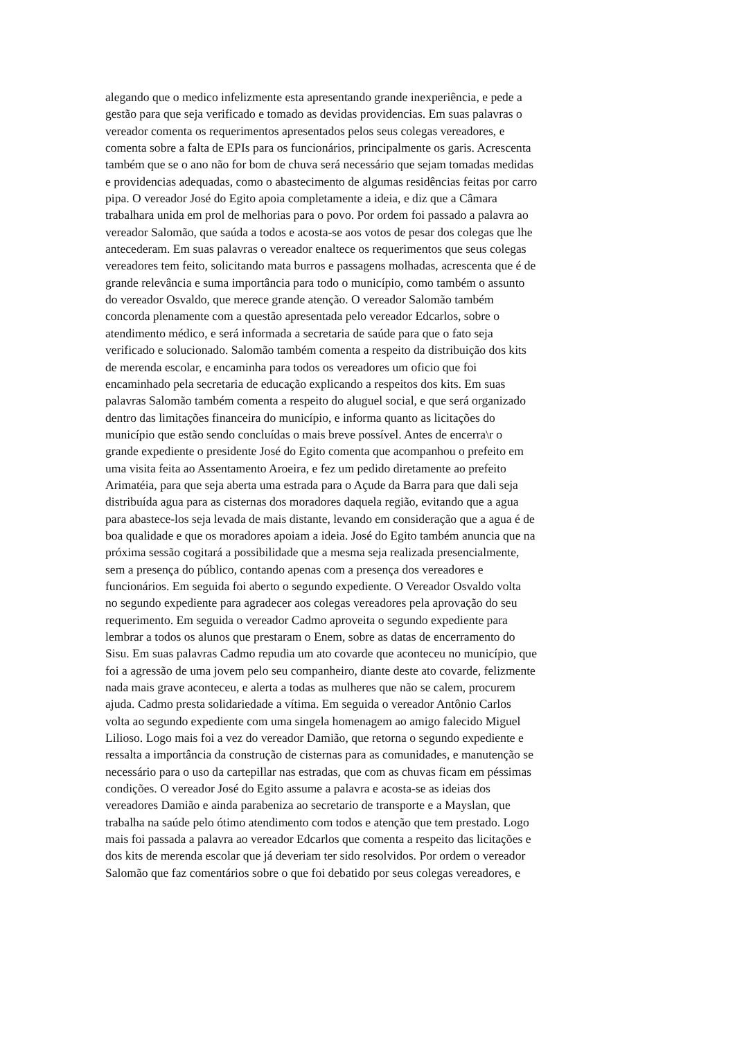alegando que o medico infelizmente esta apresentando grande inexperiência, e pede a
gestão para que seja verificado e tomado as devidas providencias. Em suas palavras o
vereador comenta os requerimentos apresentados pelos seus colegas vereadores, e
comenta sobre a falta de EPIs para os funcionários, principalmente os garis. Acrescenta
também que se o ano não for bom de chuva será necessário que sejam tomadas medidas
e providencias adequadas, como o abastecimento de algumas residências feitas por carro
pipa. O vereador José do Egito apoia completamente a ideia, e diz que a Câmara
trabalhara unida em prol de melhorias para o povo. Por ordem foi passado a palavra ao
vereador Salomão, que saúda a todos e acosta-se aos votos de pesar dos colegas que lhe
antecederam. Em suas palavras o vereador enaltece os requerimentos que seus colegas
vereadores tem feito, solicitando mata burros e passagens molhadas, acrescenta que é de
grande relevância e suma importância para todo o município, como também o assunto
do vereador Osvaldo, que merece grande atenção. O vereador Salomão também
concorda plenamente com a questão apresentada pelo vereador Edcarlos, sobre o
atendimento médico, e será informada a secretaria de saúde para que o fato seja
verificado e solucionado. Salomão também comenta a respeito da distribuição dos kits
de merenda escolar, e encaminha para todos os vereadores um oficio que foi
encaminhado pela secretaria de educação explicando a respeitos dos kits. Em suas
palavras Salomão também comenta a respeito do aluguel social, e que será organizado
dentro das limitações financeira do município, e informa quanto as licitações do
município que estão sendo concluídas o mais breve possível. Antes de encerra\r o
grande expediente o presidente José do Egito comenta que acompanhou o prefeito em
uma visita feita ao Assentamento Aroeira, e fez um pedido diretamente ao prefeito
Arimatéia, para que seja aberta uma estrada para o Açude da Barra para que dali seja
distribuída agua para as cisternas dos moradores daquela região, evitando que a agua
para abastece-los seja levada de mais distante, levando em consideração que a agua é de
boa qualidade e que os moradores apoiam a ideia. José do Egito também anuncia que na
próxima sessão cogitará a possibilidade que a mesma seja realizada presencialmente,
sem a presença do público, contando apenas com a presença dos vereadores e
funcionários. Em seguida foi aberto o segundo expediente. O Vereador Osvaldo volta
no segundo expediente para agradecer aos colegas vereadores pela aprovação do seu
requerimento. Em seguida o vereador Cadmo aproveita o segundo expediente para
lembrar a todos os alunos que prestaram o Enem, sobre as datas de encerramento do
Sisu. Em suas palavras Cadmo repudia um ato covarde que aconteceu no município, que
foi a agressão de uma jovem pelo seu companheiro, diante deste ato covarde, felizmente
nada mais grave aconteceu, e alerta a todas as mulheres que não se calem, procurem
ajuda. Cadmo presta solidariedade a vítima. Em seguida o vereador Antônio Carlos
volta ao segundo expediente com uma singela homenagem ao amigo falecido Miguel
Lilioso. Logo mais foi a vez do vereador Damião, que retorna o segundo expediente e
ressalta a importância da construção de cisternas para as comunidades, e manutenção se
necessário para o uso da cartepillar nas estradas, que com as chuvas ficam em péssimas
condições. O vereador José do Egito assume a palavra e acosta-se as ideias dos
vereadores Damião e ainda parabeniza ao secretario de transporte e a Mayslan, que
trabalha na saúde pelo ótimo atendimento com todos e atenção que tem prestado. Logo
mais foi passada a palavra ao vereador Edcarlos que comenta a respeito das licitações e
dos kits de merenda escolar que já deveriam ter sido resolvidos. Por ordem o vereador
Salomão que faz comentários sobre o que foi debatido por seus colegas vereadores, e